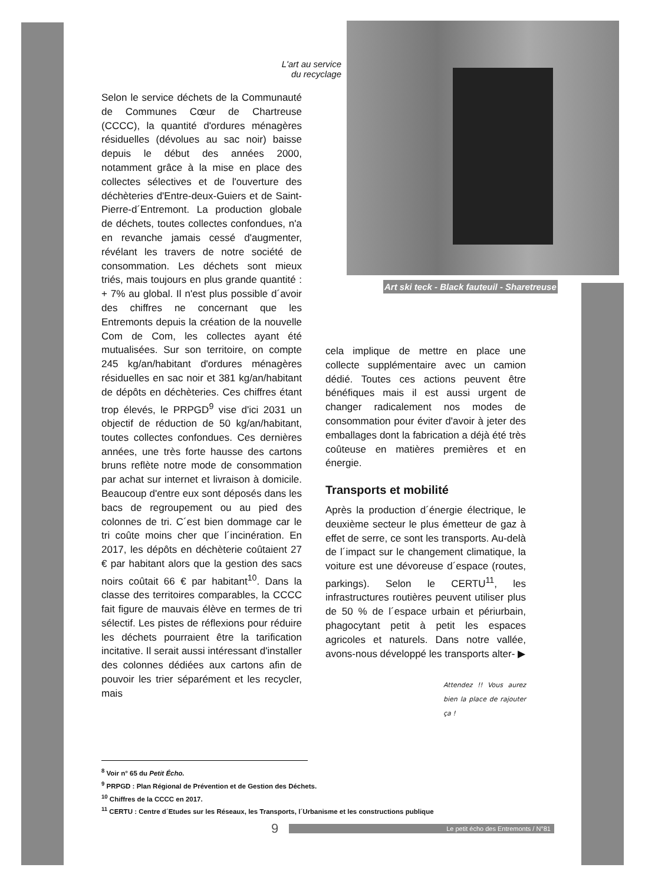Art ski teck - Black fauteuil - Sharetreuse
L'art au service
du recyclage
Selon le service déchets de la Communauté de Communes Cœur de Chartreuse (CCCC), la quantité d'ordures ménagères résiduelles (dévolues au sac noir) baisse depuis le début des années 2000, notamment grâce à la mise en place des collectes sélectives et de l'ouverture des déchèteries d'Entre-deux-Guiers et de Saint-Pierre-d´Entremont. La production globale de déchets, toutes collectes confondues, n'a en revanche jamais cessé d'augmenter, révélant les travers de notre société de consommation. Les déchets sont mieux triés, mais toujours en plus grande quantité : + 7% au global. Il n'est plus possible d´avoir des chiffres ne concernant que les Entremonts depuis la création de la nouvelle Com de Com, les collectes ayant été mutualisées. Sur son territoire, on compte 245 kg/an/habitant d'ordures ménagères résiduelles en sac noir et 381 kg/an/habitant de dépôts en déchèteries. Ces chiffres étant trop élevés, le PRPGD<sup>9</sup> vise d'ici 2031 un objectif de réduction de 50 kg/an/habitant, toutes collectes confondues. Ces dernières années, une très forte hausse des cartons bruns reflète notre mode de consommation par achat sur internet et livraison à domicile. Beaucoup d'entre eux sont déposés dans les bacs de regroupement ou au pied des colonnes de tri. C´est bien dommage car le tri coûte moins cher que l´incinération. En 2017, les dépôts en déchèterie coûtaient 27 € par habitant alors que la gestion des sacs noirs coûtait 66 € par habitant<sup>10</sup>. Dans la classe des territoires comparables, la CCCC fait figure de mauvais élève en termes de tri sélectif. Les pistes de réflexions pour réduire les déchets pourraient être la tarification incitative. Il serait aussi intéressant d'installer des colonnes dédiées aux cartons afin de pouvoir les trier séparément et les recycler, mais
cela implique de mettre en place une collecte supplémentaire avec un camion dédié. Toutes ces actions peuvent être bénéfiques mais il est aussi urgent de changer radicalement nos modes de consommation pour éviter d'avoir à jeter des emballages dont la fabrication a déjà été très coûteuse en matières premières et en énergie.
Transports et mobilité
Après la production d´énergie électrique, le deuxième secteur le plus émetteur de gaz à effet de serre, ce sont les transports. Au-delà de l´impact sur le changement climatique, la voiture est une dévoreuse d´espace (routes, parkings). Selon le CERTU<sup>11</sup>, les infrastructures routières peuvent utiliser plus de 50 % de l´espace urbain et périurbain, phagocytant petit à petit les espaces agricoles et naturels. Dans notre vallée, avons-nous développé les transports alter- ▶
Attendez !! Vous aurez bien la place de rajouter ça !
<sup>8</sup> Voir n° 65 du Petit Écho.
<sup>9</sup> PRPGD : Plan Régional de Prévention et de Gestion des Déchets.
<sup>10</sup> Chiffres de la CCCC en 2017.
<sup>11</sup> CERTU : Centre d´Etudes sur les Réseaux, les Transports, l´Urbanisme et les constructions publique
9 Le petit écho des Entremonts / N°81